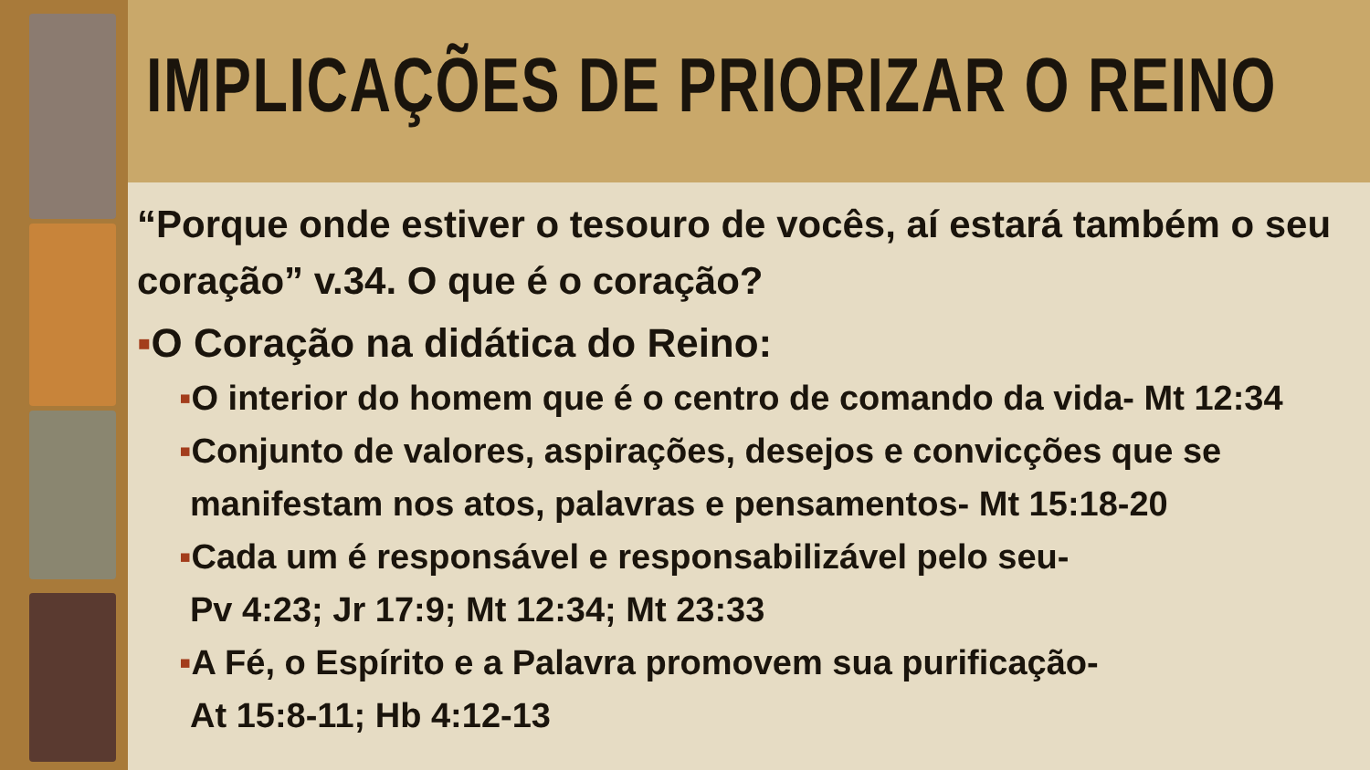IMPLICAÇÕES DE PRIORIZAR O REINO
“Porque onde estiver o tesouro de vocês, aí estará também o seu coração” v.34. O que é o coração?
▪O Coração na didática do Reino:
▪O interior do homem que é o centro de comando da vida- Mt 12:34
▪Conjunto de valores, aspirações, desejos e convicções que se manifestam nos atos, palavras e pensamentos- Mt 15:18-20
▪Cada um é responsável e responsabilizável pelo seu-
Pv 4:23; Jr 17:9; Mt 12:34; Mt 23:33
▪A Fé, o Espírito e a Palavra promovem sua purificação-
At 15:8-11; Hb 4:12-13